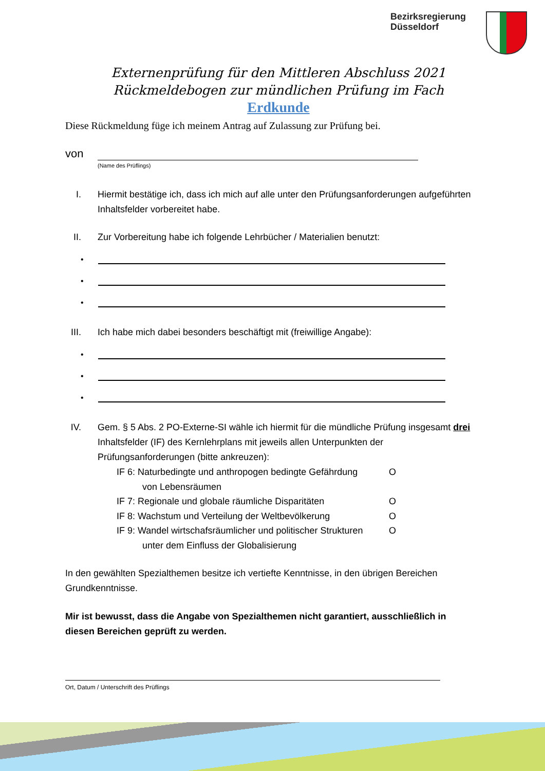Bezirksregierung
Düsseldorf
Externenprüfung für den Mittleren Abschluss 2021
Rückmeldebogen zur mündlichen Prüfung im Fach
Erdkunde
Diese Rückmeldung füge ich meinem Antrag auf Zulassung zur Prüfung bei.
von
(Name des Prüflings)
I. Hiermit bestätige ich, dass ich mich auf alle unter den Prüfungsanforderungen aufgeführten Inhaltsfelder vorbereitet habe.
II. Zur Vorbereitung habe ich folgende Lehrbücher / Materialien benutzt:
•
•
•
III. Ich habe mich dabei besonders beschäftigt mit (freiwillige Angabe):
•
•
•
IV. Gem. § 5 Abs. 2 PO-Externe-SI wähle ich hiermit für die mündliche Prüfung insgesamt drei Inhaltsfelder (IF) des Kernlehrplans mit jeweils allen Unterpunkten der Prüfungsanforderungen (bitte ankreuzen):
IF 6: Naturbedingte und anthropogen bedingte Gefährdung O
von Lebensräumen
IF 7: Regionale und globale räumliche Disparitäten O
IF 8: Wachstum und Verteilung der Weltbevölkerung O
IF 9: Wandel wirtschafsräumlicher und politischer Strukturen O
unter dem Einfluss der Globalisierung
In den gewählten Spezialthemen besitze ich vertiefte Kenntnisse, in den übrigen Bereichen Grundkenntnisse.
Mir ist bewusst, dass die Angabe von Spezialthemen nicht garantiert, ausschließlich in diesen Bereichen geprüft zu werden.
Ort, Datum / Unterschrift des Prüflings